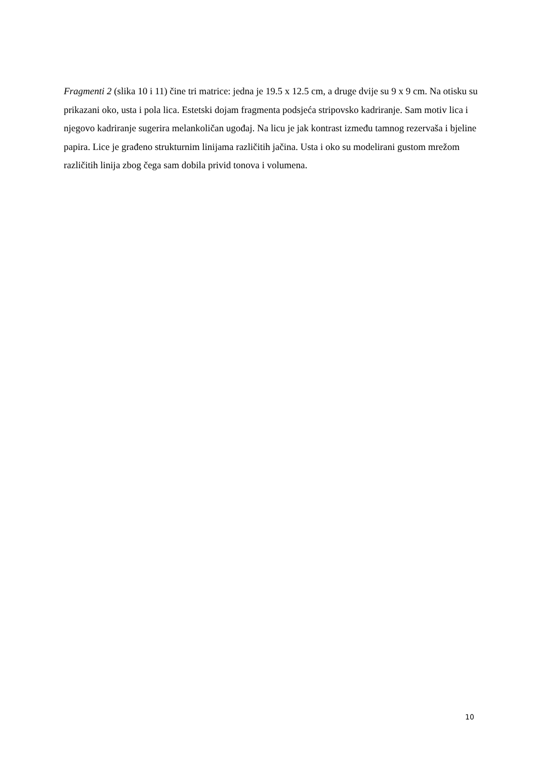Fragmenti 2 (slika 10 i 11) čine tri matrice: jedna je 19.5 x 12.5 cm, a druge dvije su 9 x 9 cm. Na otisku su prikazani oko, usta i pola lica. Estetski dojam fragmenta podsjeća stripovsko kadriranje. Sam motiv lica i njegovo kadriranje sugerira melankoličan ugođaj. Na licu je jak kontrast između tamnog rezervaša i bjeline papira. Lice je građeno strukturnim linijama različitih jačina. Usta i oko su modelirani gustom mrežom različitih linija zbog čega sam dobila privid tonova i volumena.
10